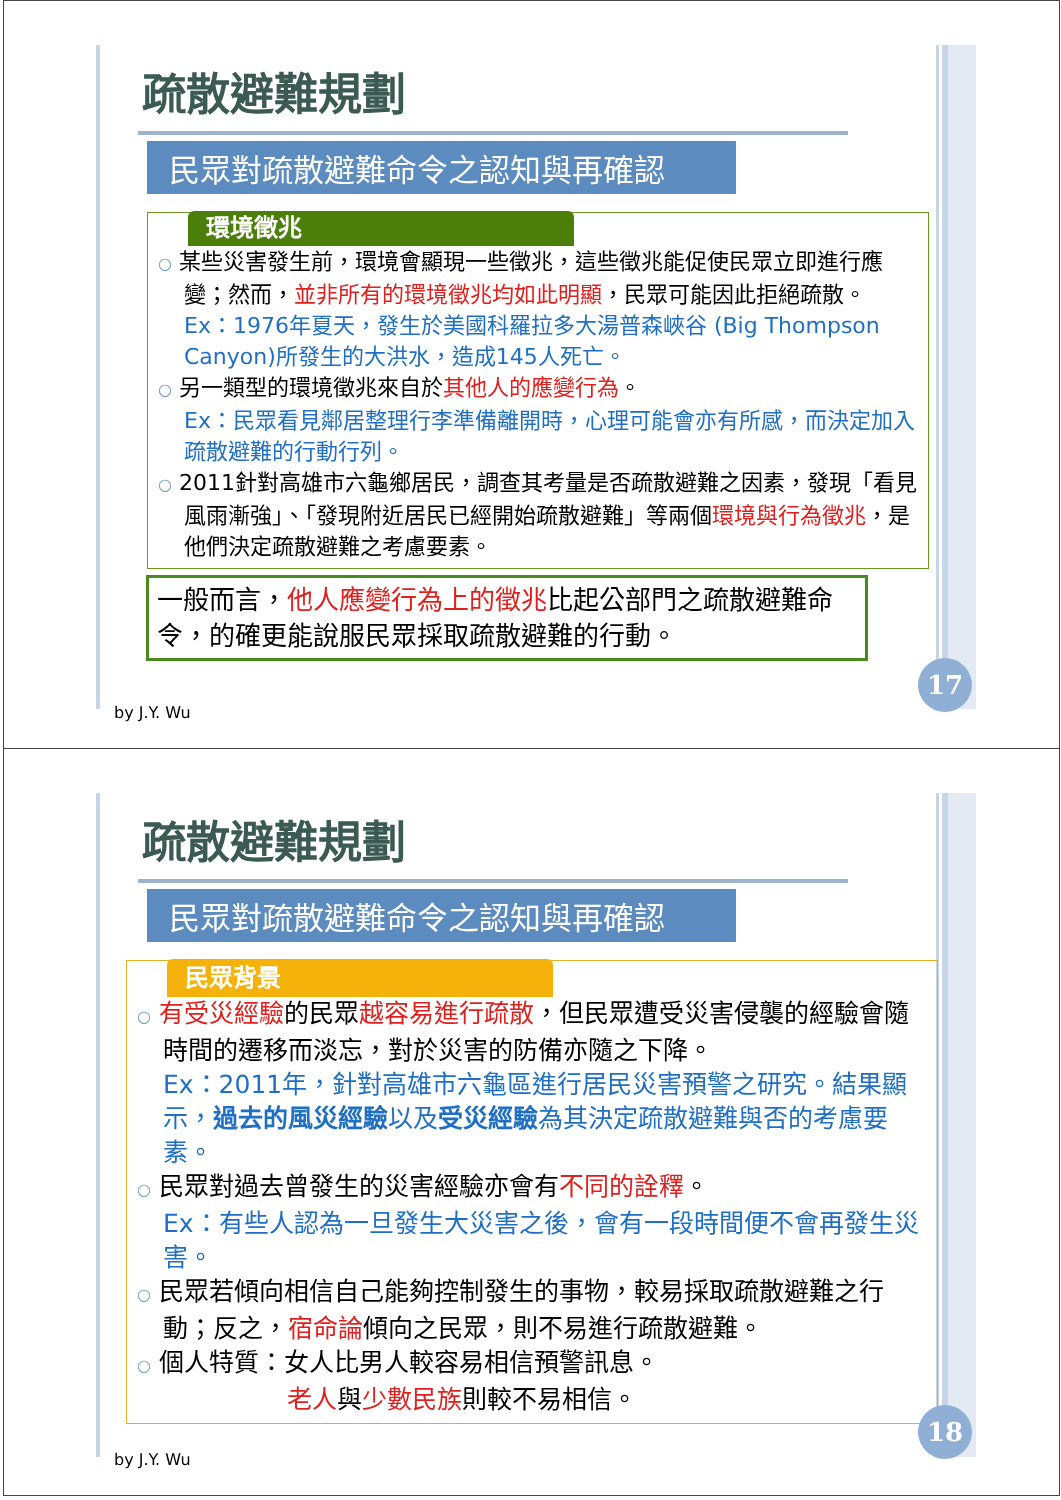疏散避難規劃
民眾對疏散避難命令之認知與再確認
環境徵兆
○ 某些災害發生前，環境會顯現一些徵兆，這些徵兆能促使民眾立即進行應變；然而，並非所有的環境徵兆均如此明顯，民眾可能因此拒絕疏散。
Ex：1976年夏天，發生於美國科羅拉多大湯普森峽谷 (Big Thompson Canyon)所發生的大洪水，造成145人死亡。
○ 另一類型的環境徵兆來自於其他人的應變行為。
Ex：民眾看見鄰居整理行李準備離開時，心理可能會亦有所感，而決定加入疏散避難的行動行列。
○ 2011針對高雄市六龜鄉居民，調查其考量是否疏散避難之因素，發現「看見風雨漸強」、「發現附近居民已經開始疏散避難」等兩個環境與行為徵兆，是他們決定疏散避難之考慮要素。
一般而言，他人應變行為上的徵兆比起公部門之疏散避難命令，的確更能說服民眾採取疏散避難的行動。
by J.Y. Wu
17
疏散避難規劃
民眾對疏散避難命令之認知與再確認
民眾背景
○ 有受災經驗的民眾越容易進行疏散，但民眾遭受災害侵襲的經驗會隨時間的遷移而淡忘，對於災害的防備亦隨之下降。
Ex：2011年，針對高雄市六龜區進行居民災害預警之研究。結果顯示，過去的風災經驗以及受災經驗為其決定疏散避難與否的考慮要素。
○ 民眾對過去曾發生的災害經驗亦會有不同的詮釋。
Ex：有些人認為一旦發生大災害之後，會有一段時間便不會再發生災害。
○ 民眾若傾向相信自己能夠控制發生的事物，較易採取疏散避難之行動；反之，宿命論傾向之民眾，則不易進行疏散避難。
○ 個人特質：女人比男人較容易相信預警訊息。
老人與少數民族則較不易相信。
by J.Y. Wu
18